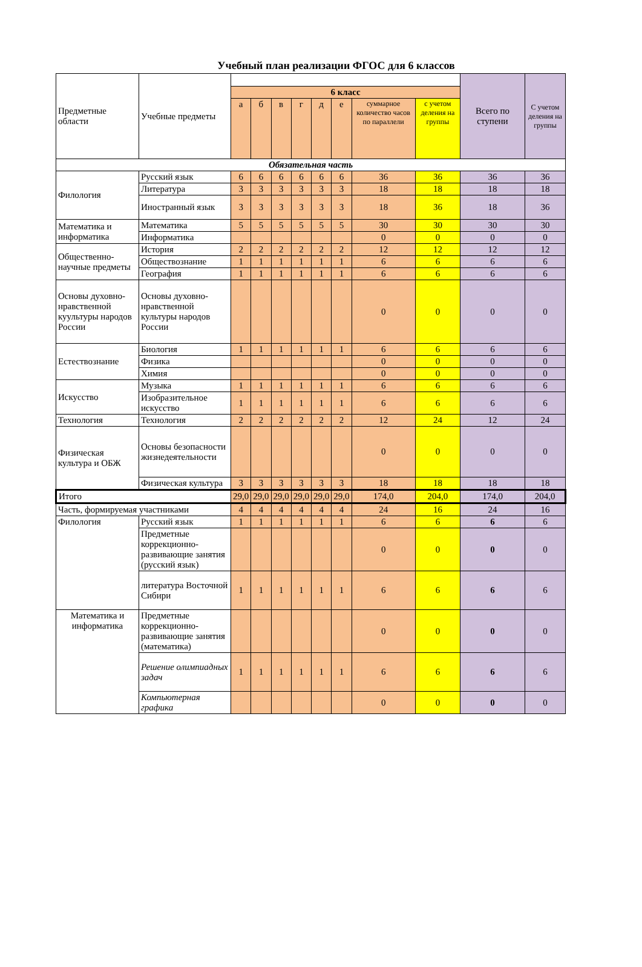Учебный план реализации ФГОС для 6 классов
| Предметные области | Учебные предметы | | | | | | | | | Всего по ступени | С учетом деления на группы |
| --- | --- | --- | --- | --- | --- | --- | --- | --- | --- | --- | --- |
| | | 6 класс | | | | | | | | | |
| | | а | б | в | г | д | е | суммарное количество часов по параллели | с учетом деления на группы | | |
| Обязательная часть | | | | | | | | | | | |
| Филология | Русский язык | 6 | 6 | 6 | 6 | 6 | 6 | 36 | 36 | 36 | 36 |
| | Литература | 3 | 3 | 3 | 3 | 3 | 3 | 18 | 18 | 18 | 18 |
| | Иностранный язык | 3 | 3 | 3 | 3 | 3 | 3 | 18 | 36 | 18 | 36 |
| Математика и информатика | Математика | 5 | 5 | 5 | 5 | 5 | 5 | 30 | 30 | 30 | 30 |
| | Информатика | | | | | | | 0 | 0 | 0 | 0 |
| Общественно-научные предметы | История | 2 | 2 | 2 | 2 | 2 | 2 | 12 | 12 | 12 | 12 |
| | Обществознание | 1 | 1 | 1 | 1 | 1 | 1 | 6 | 6 | 6 | 6 |
| | География | 1 | 1 | 1 | 1 | 1 | 1 | 6 | 6 | 6 | 6 |
| Основы духовно-нравственной куультуры народов России | Основы духовно-нравственной культуры народов России | | | | | | | 0 | 0 | 0 | 0 |
| Естествознание | Биология | 1 | 1 | 1 | 1 | 1 | 1 | 6 | 6 | 6 | 6 |
| | Физика | | | | | | | 0 | 0 | 0 | 0 |
| | Химия | | | | | | | 0 | 0 | 0 | 0 |
| Искусство | Музыка | 1 | 1 | 1 | 1 | 1 | 1 | 6 | 6 | 6 | 6 |
| | Изобразительное искусство | 1 | 1 | 1 | 1 | 1 | 1 | 6 | 6 | 6 | 6 |
| Технология | Технология | 2 | 2 | 2 | 2 | 2 | 2 | 12 | 24 | 12 | 24 |
| Физическая культура и ОБЖ | Основы безопасности жизнедеятельности | | | | | | | 0 | 0 | 0 | 0 |
| | Физическая культура | 3 | 3 | 3 | 3 | 3 | 3 | 18 | 18 | 18 | 18 |
| Итого | | 29,0 | 29,0 | 29,0 | 29,0 | 29,0 | 29,0 | 174,0 | 204,0 | 174,0 | 204,0 |
| Часть, формируемая участниками | | 4 | 4 | 4 | 4 | 4 | 4 | 24 | 16 | 24 | 16 |
| Филология | Русский язык | 1 | 1 | 1 | 1 | 1 | 1 | 6 | 6 | 6 | 6 |
| | Предметные коррекционно-развивающие занятия (русский язык) | | | | | | | 0 | 0 | 0 | 0 |
| | литература Восточной Сибири | 1 | 1 | 1 | 1 | 1 | 1 | 6 | 6 | 6 | 6 |
| Математика и информатика | Предметные коррекционно-развивающие занятия (математика) | | | | | | | 0 | 0 | 0 | 0 |
| | Решение олимпиадных задач | 1 | 1 | 1 | 1 | 1 | 1 | 6 | 6 | 6 | 6 |
| | Компьютерная графика | | | | | | | 0 | 0 | 0 | 0 |